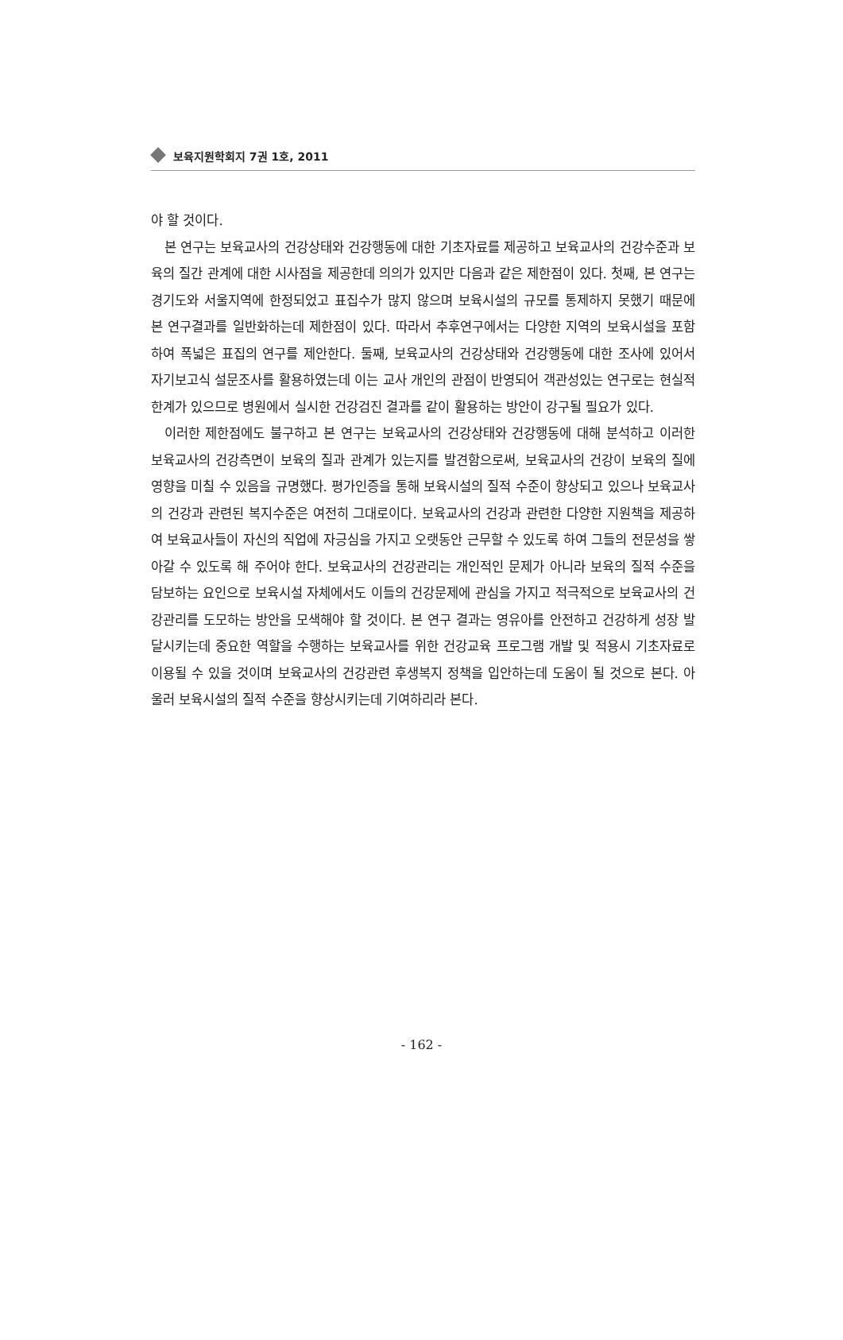보육지원학회지 7권 1호, 2011
야 할 것이다.
본 연구는 보육교사의 건강상태와 건강행동에 대한 기초자료를 제공하고 보육교사의 건강수준과 보육의 질간 관계에 대한 시사점을 제공한데 의의가 있지만 다음과 같은 제한점이 있다. 첫째, 본 연구는 경기도와 서울지역에 한정되었고 표집수가 많지 않으며 보육시설의 규모를 통제하지 못했기 때문에 본 연구결과를 일반화하는데 제한점이 있다. 따라서 추후연구에서는 다양한 지역의 보육시설을 포함하여 폭넓은 표집의 연구를 제안한다. 둘째, 보육교사의 건강상태와 건강행동에 대한 조사에 있어서 자기보고식 설문조사를 활용하였는데 이는 교사 개인의 관점이 반영되어 객관성있는 연구로는 현실적 한계가 있으므로 병원에서 실시한 건강검진 결과를 같이 활용하는 방안이 강구될 필요가 있다.
이러한 제한점에도 불구하고 본 연구는 보육교사의 건강상태와 건강행동에 대해 분석하고 이러한 보육교사의 건강측면이 보육의 질과 관계가 있는지를 발견함으로써, 보육교사의 건강이 보육의 질에 영향을 미칠 수 있음을 규명했다. 평가인증을 통해 보육시설의 질적 수준이 향상되고 있으나 보육교사의 건강과 관련된 복지수준은 여전히 그대로이다. 보육교사의 건강과 관련한 다양한 지원책을 제공하여 보육교사들이 자신의 직업에 자긍심을 가지고 오랫동안 근무할 수 있도록 하여 그들의 전문성을 쌓아갈 수 있도록 해 주어야 한다. 보육교사의 건강관리는 개인적인 문제가 아니라 보육의 질적 수준을 담보하는 요인으로 보육시설 자체에서도 이들의 건강문제에 관심을 가지고 적극적으로 보육교사의 건강관리를 도모하는 방안을 모색해야 할 것이다. 본 연구 결과는 영유아를 안전하고 건강하게 성장 발달시키는데 중요한 역할을 수행하는 보육교사를 위한 건강교육 프로그램 개발 및 적용시 기초자료로 이용될 수 있을 것이며 보육교사의 건강관련 후생복지 정책을 입안하는데 도움이 될 것으로 본다. 아울러 보육시설의 질적 수준을 향상시키는데 기여하리라 본다.
- 162 -